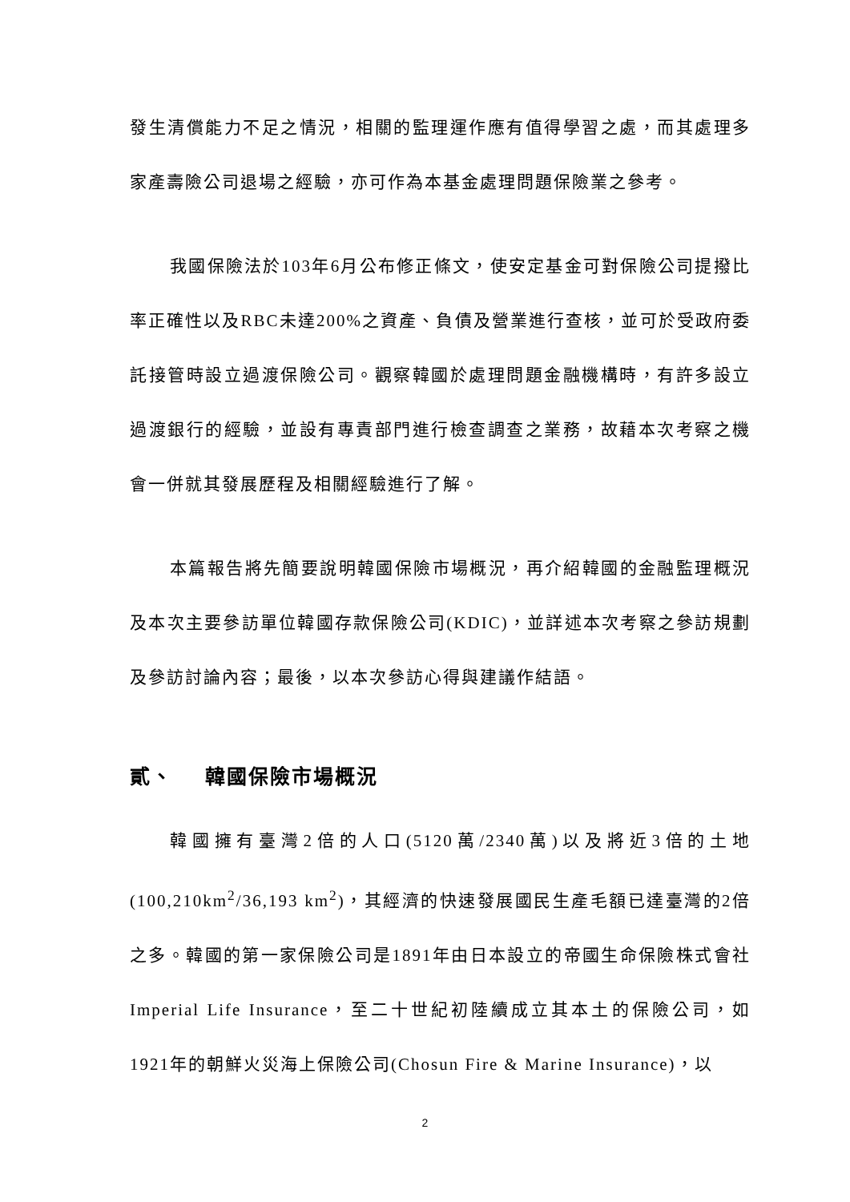發生清償能力不足之情況，相關的監理運作應有值得學習之處，而其處理多家產壽險公司退場之經驗，亦可作為本基金處理問題保險業之參考。
我國保險法於103年6月公布修正條文，使安定基金可對保險公司提撥比率正確性以及RBC未達200%之資產、負債及營業進行查核，並可於受政府委託接管時設立過渡保險公司。觀察韓國於處理問題金融機構時，有許多設立過渡銀行的經驗，並設有專責部門進行檢查調查之業務，故藉本次考察之機會一併就其發展歷程及相關經驗進行了解。
本篇報告將先簡要說明韓國保險市場概況，再介紹韓國的金融監理概況及本次主要參訪單位韓國存款保險公司(KDIC)，並詳述本次考察之參訪規劃及參訪討論內容；最後，以本次參訪心得與建議作結語。
貳、 韓國保險市場概況
韓國擁有臺灣2倍的人口(5120萬/2340萬)以及將近3倍的土地(100,210km<sup>2</sup>/36,193 km<sup>2</sup>)，其經濟的快速發展國民生產毛額已達臺灣的2倍之多。韓國的第一家保險公司是1891年由日本設立的帝國生命保險株式會社Imperial Life Insurance，至二十世紀初陸續成立其本土的保險公司，如1921年的朝鮮火災海上保險公司(Chosun Fire & Marine Insurance)，以
2